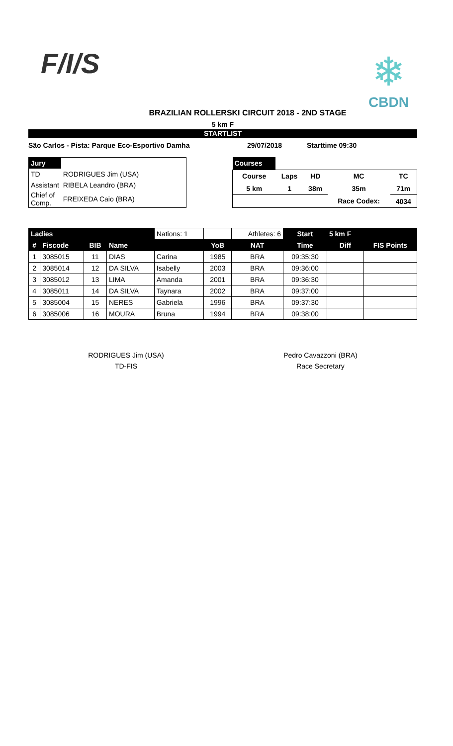F/I/S
❄
CBDN
BRAZILIAN ROLLERSKI CIRCUIT 2018 - 2ND STAGE
5 km F
STARTLIST
São Carlos - Pista: Parque Eco-Esportivo Damha 29/07/2018 Starttime 09:30
| Jury | |
| TD | RODRIGUES Jim (USA) |
| Assistant | RIBELA Leandro (BRA) |
| Chief of Comp. | FREIXEDA Caio (BRA) |
| Courses | | | | |
| Course | Laps | HD | MC | TC |
| 5 km | 1 | 38m | 35m | 71m |
| | | | Race Codex: | 4034 |
| Ladies | | | | Nations: 1 | | Athletes: 6 | Start | 5 km F | |
| # | Fiscode | BIB | Name | | YoB | NAT | Time | Diff | FIS Points |
| 1 | 3085015 | 11 | DIAS | Carina | 1985 | BRA | 09:35:30 | | |
| 2 | 3085014 | 12 | DA SILVA | Isabelly | 2003 | BRA | 09:36:00 | | |
| 3 | 3085012 | 13 | LIMA | Amanda | 2001 | BRA | 09:36:30 | | |
| 4 | 3085011 | 14 | DA SILVA | Taynara | 2002 | BRA | 09:37:00 | | |
| 5 | 3085004 | 15 | NERES | Gabriela | 1996 | BRA | 09:37:30 | | |
| 6 | 3085006 | 16 | MOURA | Bruna | 1994 | BRA | 09:38:00 | | |
RODRIGUES Jim (USA)
TD-FIS
Pedro Cavazzoni (BRA)
Race Secretary